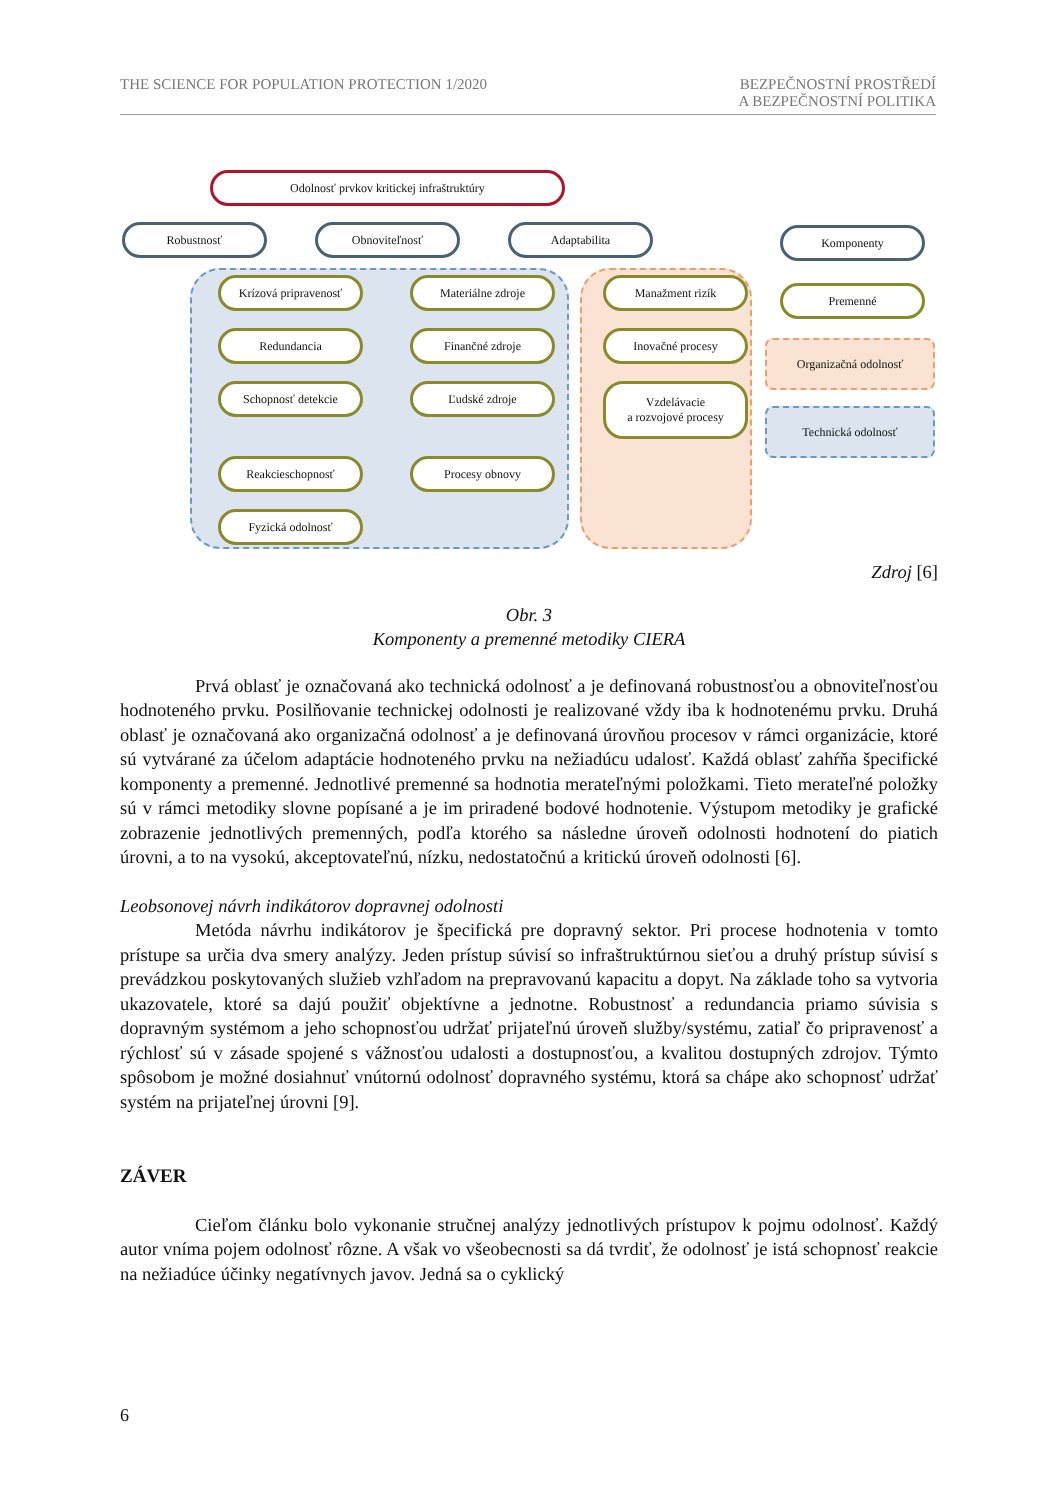THE SCIENCE FOR POPULATION PROTECTION 1/2020
BEZPEČNOSTNÍ PROSTŘEDÍ
A BEZPEČNOSTNÍ POLITIKA
Odolnosť prvkov kritickej infraštruktúry
Robustnosť Obnoviteľnosť Adaptabilita Komponenty
Premenné
Organizačná odolnosť
Technická odolnosť
Krízová pripravenosť
Redundancia
Schopnosť detekcie
Reakcieschopnosť
Fyzická odolnosť
Materiálne zdroje
Finančné zdroje
Ľudské zdroje
Procesy obnovy
Manažment rizík
Inovačné procesy
Vzdelávacie
a rozvojové procesy
Zdroj [6]
Obr. 3
Komponenty a premenné metodiky CIERA
Prvá oblasť je označovaná ako technická odolnosť a je definovaná robustnosťou a obnoviteľnosťou hodnoteného prvku. Posilňovanie technickej odolnosti je realizované vždy iba k hodnotenému prvku. Druhá oblasť je označovaná ako organizačná odolnosť a je definovaná úrovňou procesov v rámci organizácie, ktoré sú vytvárané za účelom adaptácie hodnoteného prvku na nežiadúcu udalosť. Každá oblasť zahŕňa špecifické komponenty a premenné. Jednotlivé premenné sa hodnotia merateľnými položkami. Tieto merateľné položky sú v rámci metodiky slovne popísané a je im priradené bodové hodnotenie. Výstupom metodiky je grafické zobrazenie jednotlivých premenných, podľa ktorého sa následne úroveň odolnosti hodnotení do piatich úrovni, a to na vysokú, akceptovateľnú, nízku, nedostatočnú a kritickú úroveň odolnosti [6].
Leobsonovej návrh indikátorov dopravnej odolnosti
Metóda návrhu indikátorov je špecifická pre dopravný sektor. Pri procese hodnotenia v tomto prístupe sa určia dva smery analýzy. Jeden prístup súvisí so infraštruktúrnou sieťou a druhý prístup súvisí s prevádzkou poskytovaných služieb vzhľadom na prepravovanú kapacitu a dopyt. Na základe toho sa vytvoria ukazovatele, ktoré sa dajú použiť objektívne a jednotne. Robustnosť a redundancia priamo súvisia s dopravným systémom a jeho schopnosťou udržať prijateľnú úroveň služby/systému, zatiaľ čo pripravenosť a rýchlosť sú v zásade spojené s vážnosťou udalosti a dostupnosťou, a kvalitou dostupných zdrojov. Týmto spôsobom je možné dosiahnuť vnútornú odolnosť dopravného systému, ktorá sa chápe ako schopnosť udržať systém na prijateľnej úrovni [9].
ZÁVER
Cieľom článku bolo vykonanie stručnej analýzy jednotlivých prístupov k pojmu odolnosť. Každý autor vníma pojem odolnosť rôzne. A však vo všeobecnosti sa dá tvrdiť, že odolnosť je istá schopnosť reakcie na nežiadúce účinky negatívnych javov. Jedná sa o cyklický
6